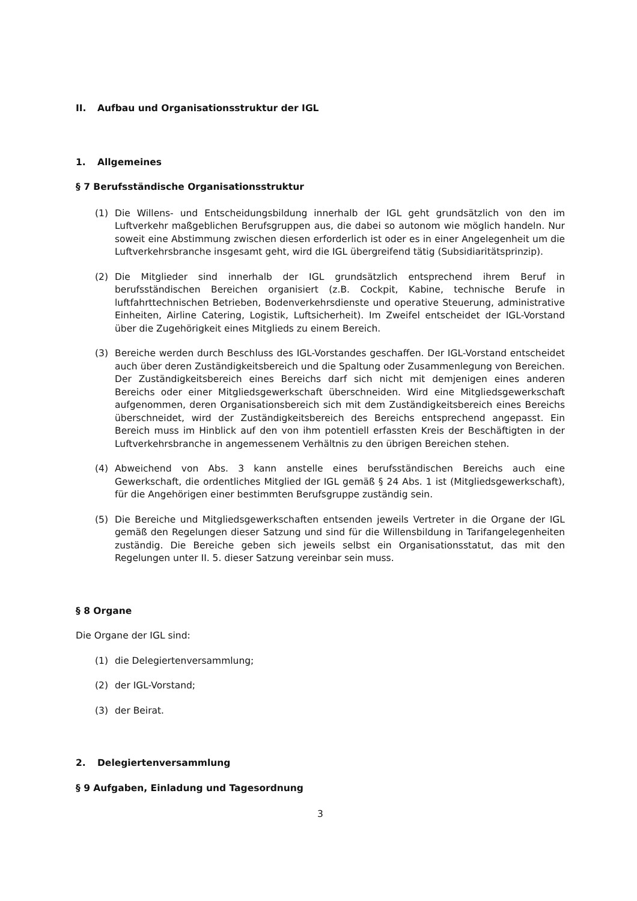II. Aufbau und Organisationsstruktur der IGL
1. Allgemeines
§ 7 Berufsständische Organisationsstruktur
(1) Die Willens- und Entscheidungsbildung innerhalb der IGL geht grundsätzlich von den im Luftverkehr maßgeblichen Berufsgruppen aus, die dabei so autonom wie möglich handeln. Nur soweit eine Abstimmung zwischen diesen erforderlich ist oder es in einer Angelegenheit um die Luftverkehrsbranche insgesamt geht, wird die IGL übergreifend tätig (Subsidiaritätsprinzip).
(2) Die Mitglieder sind innerhalb der IGL grundsätzlich entsprechend ihrem Beruf in berufsständischen Bereichen organisiert (z.B. Cockpit, Kabine, technische Berufe in luftfahrttechnischen Betrieben, Bodenverkehrsdienste und operative Steuerung, administrative Einheiten, Airline Catering, Logistik, Luftsicherheit). Im Zweifel entscheidet der IGL-Vorstand über die Zugehörigkeit eines Mitglieds zu einem Bereich.
(3) Bereiche werden durch Beschluss des IGL-Vorstandes geschaffen. Der IGL-Vorstand entscheidet auch über deren Zuständigkeitsbereich und die Spaltung oder Zusammenlegung von Bereichen. Der Zuständigkeitsbereich eines Bereichs darf sich nicht mit demjenigen eines anderen Bereichs oder einer Mitgliedsgewerkschaft überschneiden. Wird eine Mitgliedsgewerkschaft aufgenommen, deren Organisationsbereich sich mit dem Zuständigkeitsbereich eines Bereichs überschneidet, wird der Zuständigkeitsbereich des Bereichs entsprechend angepasst. Ein Bereich muss im Hinblick auf den von ihm potentiell erfassten Kreis der Beschäftigten in der Luftverkehrsbranche in angemessenem Verhältnis zu den übrigen Bereichen stehen.
(4) Abweichend von Abs. 3 kann anstelle eines berufsständischen Bereichs auch eine Gewerkschaft, die ordentliches Mitglied der IGL gemäß § 24 Abs. 1 ist (Mitgliedsgewerkschaft), für die Angehörigen einer bestimmten Berufsgruppe zuständig sein.
(5) Die Bereiche und Mitgliedsgewerkschaften entsenden jeweils Vertreter in die Organe der IGL gemäß den Regelungen dieser Satzung und sind für die Willensbildung in Tarifangelegenheiten zuständig. Die Bereiche geben sich jeweils selbst ein Organisationsstatut, das mit den Regelungen unter II. 5. dieser Satzung vereinbar sein muss.
§ 8 Organe
Die Organe der IGL sind:
(1) die Delegiertenversammlung;
(2) der IGL-Vorstand;
(3) der Beirat.
2. Delegiertenversammlung
§ 9 Aufgaben, Einladung und Tagesordnung
3